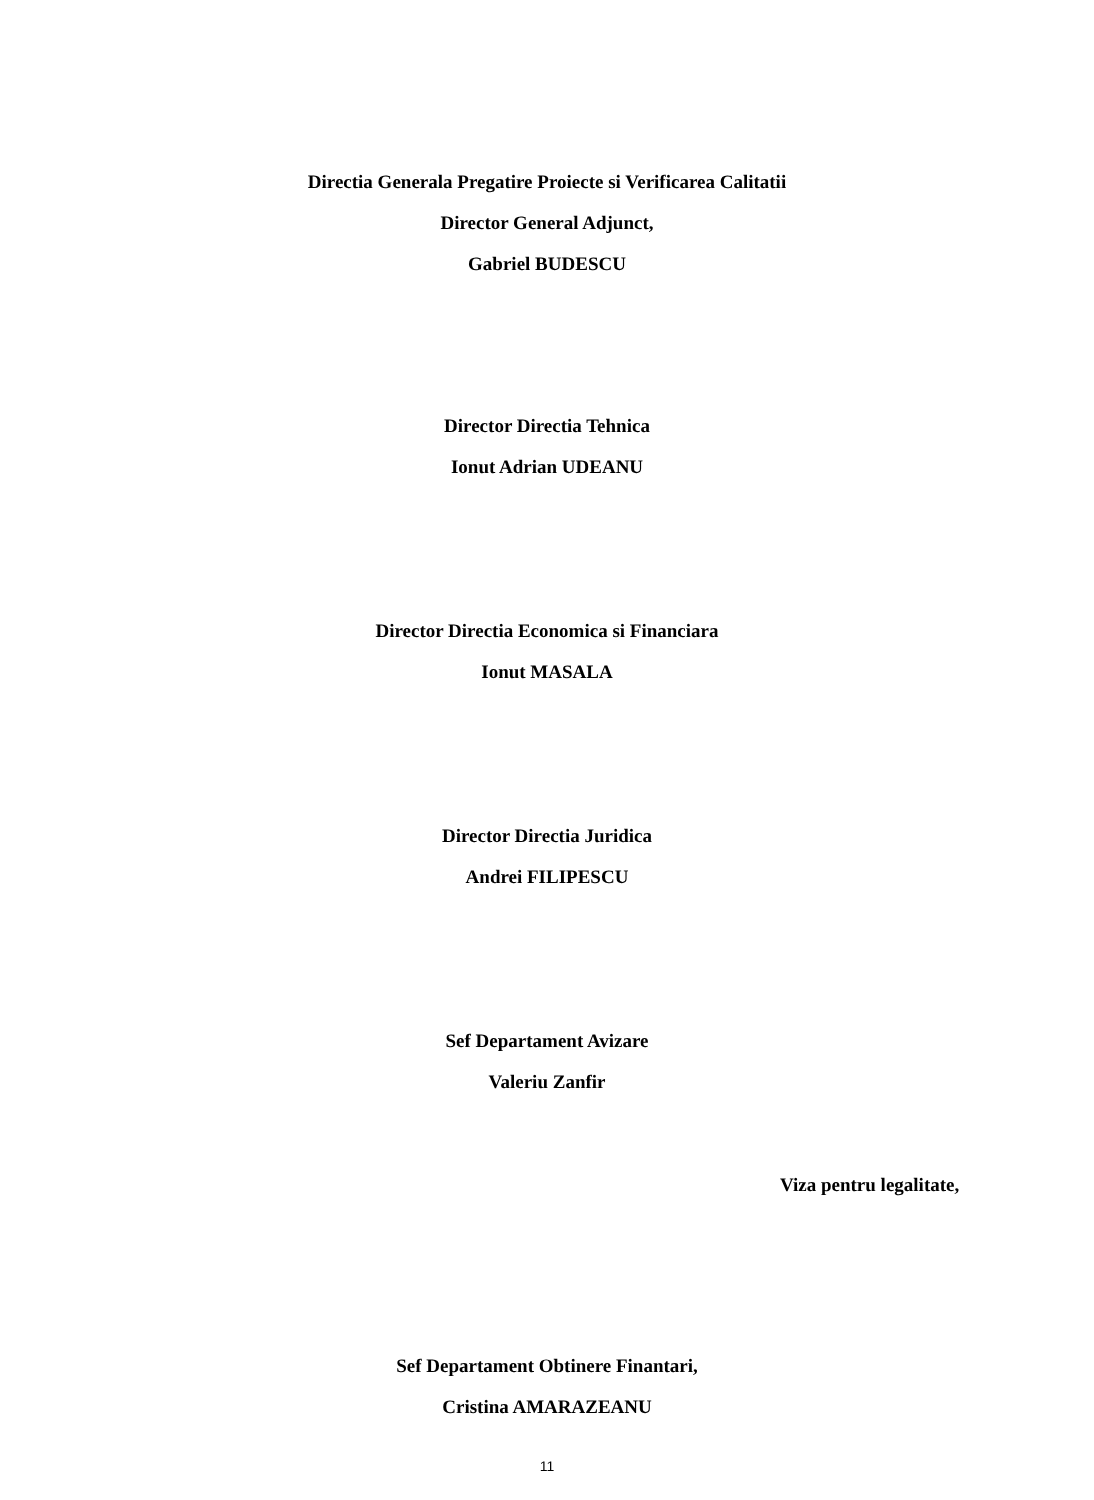Directia Generala Pregatire Proiecte si Verificarea Calitatii
Director General Adjunct,
Gabriel BUDESCU
Director Directia Tehnica
Ionut Adrian UDEANU
Director Directia Economica si Financiara
Ionut MASALA
Director Directia Juridica
Andrei FILIPESCU
Sef Departament Avizare
Valeriu Zanfir
Viza pentru legalitate,
Sef Departament Obtinere Finantari,
Cristina AMARAZEANU
11